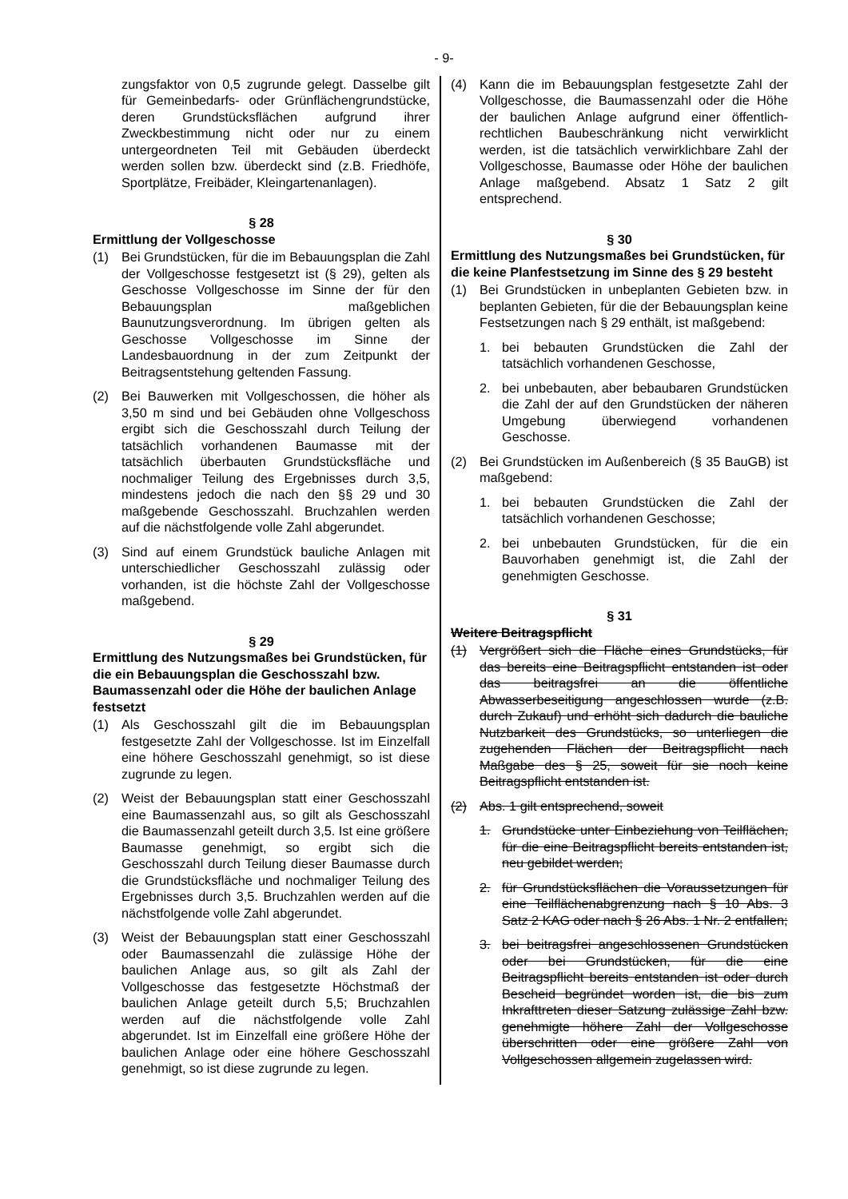- 9-
zungsfaktor von 0,5 zugrunde gelegt. Dasselbe gilt für Gemeinbedarfs- oder Grünflächengrundstücke, deren Grundstücksflächen aufgrund ihrer Zweckbestimmung nicht oder nur zu einem untergeordneten Teil mit Gebäuden überdeckt werden sollen bzw. überdeckt sind (z.B. Friedhöfe, Sportplätze, Freibäder, Kleingartenanlagen).
§ 28
Ermittlung der Vollgeschosse
(1) Bei Grundstücken, für die im Bebauungsplan die Zahl der Vollgeschosse festgesetzt ist (§ 29), gelten als Geschosse Vollgeschosse im Sinne der für den Bebauungsplan maßgeblichen Baunutzungsverordnung. Im übrigen gelten als Geschosse Vollgeschosse im Sinne der Landesbauordnung in der zum Zeitpunkt der Beitragsentstehung geltenden Fassung.
(2) Bei Bauwerken mit Vollgeschossen, die höher als 3,50 m sind und bei Gebäuden ohne Vollgeschoss ergibt sich die Geschosszahl durch Teilung der tatsächlich vorhandenen Baumasse mit der tatsächlich überbauten Grundstücksfläche und nochmaliger Teilung des Ergebnisses durch 3,5, mindestens jedoch die nach den §§ 29 und 30 maßgebende Geschosszahl. Bruchzahlen werden auf die nächstfolgende volle Zahl abgerundet.
(3) Sind auf einem Grundstück bauliche Anlagen mit unterschiedlicher Geschosszahl zulässig oder vorhanden, ist die höchste Zahl der Vollgeschosse maßgebend.
§ 29
Ermittlung des Nutzungsmaßes bei Grundstücken, für die ein Bebauungsplan die Geschosszahl bzw. Baumassenzahl oder die Höhe der baulichen Anlage festsetzt
(1) Als Geschosszahl gilt die im Bebauungsplan festgesetzte Zahl der Vollgeschosse. Ist im Einzelfall eine höhere Geschosszahl genehmigt, so ist diese zugrunde zu legen.
(2) Weist der Bebauungsplan statt einer Geschosszahl eine Baumassenzahl aus, so gilt als Geschosszahl die Baumassenzahl geteilt durch 3,5. Ist eine größere Baumasse genehmigt, so ergibt sich die Geschosszahl durch Teilung dieser Baumasse durch die Grundstücksfläche und nochmaliger Teilung des Ergebnisses durch 3,5. Bruchzahlen werden auf die nächstfolgende volle Zahl abgerundet.
(3) Weist der Bebauungsplan statt einer Geschosszahl oder Baumassenzahl die zulässige Höhe der baulichen Anlage aus, so gilt als Zahl der Vollgeschosse das festgesetzte Höchstmaß der baulichen Anlage geteilt durch 5,5; Bruchzahlen werden auf die nächstfolgende volle Zahl abgerundet. Ist im Einzelfall eine größere Höhe der baulichen Anlage oder eine höhere Geschosszahl genehmigt, so ist diese zugrunde zu legen.
(4) Kann die im Bebauungsplan festgesetzte Zahl der Vollgeschosse, die Baumassenzahl oder die Höhe der baulichen Anlage aufgrund einer öffentlich-rechtlichen Baubeschränkung nicht verwirklicht werden, ist die tatsächlich verwirklichbare Zahl der Vollgeschosse, Baumasse oder Höhe der baulichen Anlage maßgebend. Absatz 1 Satz 2 gilt entsprechend.
§ 30
Ermittlung des Nutzungsmaßes bei Grundstücken, für die keine Planfestsetzung im Sinne des § 29 besteht
(1) Bei Grundstücken in unbeplanten Gebieten bzw. in beplanten Gebieten, für die der Bebauungsplan keine Festsetzungen nach § 29 enthält, ist maßgebend:
1. bei bebauten Grundstücken die Zahl der tatsächlich vorhandenen Geschosse,
2. bei unbebauten, aber bebaubaren Grundstücken die Zahl der auf den Grundstücken der näheren Umgebung überwiegend vorhandenen Geschosse.
(2) Bei Grundstücken im Außenbereich (§ 35 BauGB) ist maßgebend:
1. bei bebauten Grundstücken die Zahl der tatsächlich vorhandenen Geschosse;
2. bei unbebauten Grundstücken, für die ein Bauvorhaben genehmigt ist, die Zahl der genehmigten Geschosse.
§ 31
Weitere Beitragspflicht
(1) Vergrößert sich die Fläche eines Grundstücks, für das bereits eine Beitragspflicht entstanden ist oder das beitragsfrei an die öffentliche Abwasserbeseitigung angeschlossen wurde (z.B. durch Zukauf) und erhöht sich dadurch die bauliche Nutzbarkeit des Grundstücks, so unterliegen die zugehenden Flächen der Beitragspflicht nach Maßgabe des § 25, soweit für sie noch keine Beitragspflicht entstanden ist.
(2) Abs. 1 gilt entsprechend, soweit
1. Grundstücke unter Einbeziehung von Teilflächen, für die eine Beitragspflicht bereits entstanden ist, neu gebildet werden;
2. für Grundstücksflächen die Voraussetzungen für eine Teilflächenabgrenzung nach § 10 Abs. 3 Satz 2 KAG oder nach § 26 Abs. 1 Nr. 2 entfallen;
3. bei beitragsfrei angeschlossenen Grundstücken oder bei Grundstücken, für die eine Beitragspflicht bereits entstanden ist oder durch Bescheid begründet worden ist, die bis zum Inkrafttreten dieser Satzung zulässige Zahl bzw. genehmigte höhere Zahl der Vollgeschosse überschritten oder eine größere Zahl von Vollgeschossen allgemein zugelassen wird.